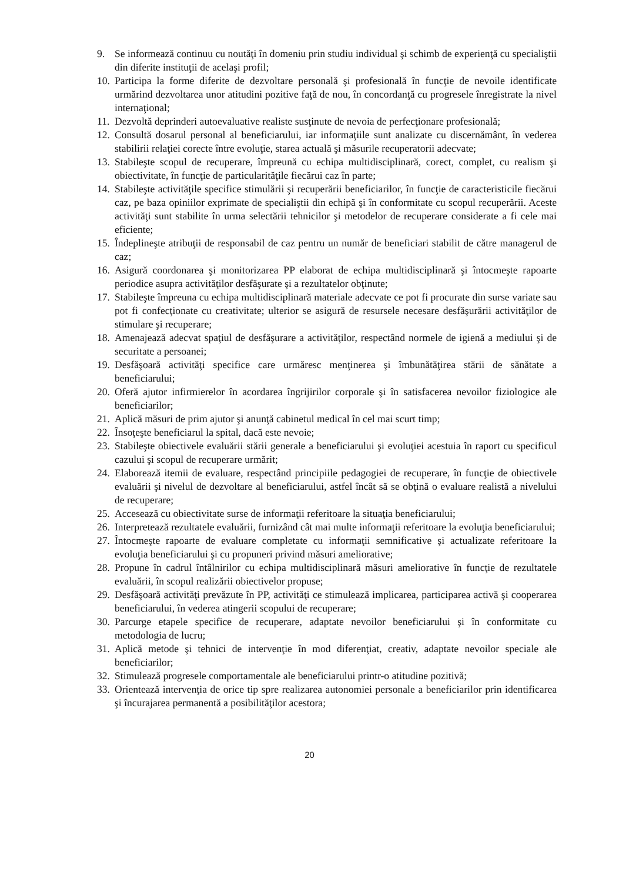9. Se informează continuu cu noutăţi în domeniu prin studiu individual şi schimb de experienţă cu specialiştii din diferite instituţii de acelaşi profil;
10. Participa la forme diferite de dezvoltare personală şi profesională în funcţie de nevoile identificate urmărind dezvoltarea unor atitudini pozitive faţă de nou, în concordanţă cu progresele înregistrate la nivel internaţional;
11. Dezvoltă deprinderi autoevaluative realiste susţinute de nevoia de perfecţionare profesională;
12. Consultă dosarul personal al beneficiarului, iar informaţiile sunt analizate cu discernământ, în vederea stabilirii relaţiei corecte între evoluţie, starea actuală şi măsurile recuperatorii adecvate;
13. Stabileşte scopul de recuperare, împreună cu echipa multidisciplinară, corect, complet, cu realism şi obiectivitate, în funcţie de particularităţile fiecărui caz în parte;
14. Stabileşte activităţile specifice stimulării şi recuperării beneficiarilor, în funcţie de caracteristicile fiecărui caz, pe baza opiniilor exprimate de specialiştii din echipă şi în conformitate cu scopul recuperării. Aceste activităţi sunt stabilite în urma selectării tehnicilor şi metodelor de recuperare considerate a fi cele mai eficiente;
15. Îndeplineşte atribuţii de responsabil de caz pentru un număr de beneficiari stabilit de către managerul de caz;
16. Asigură coordonarea şi monitorizarea PP elaborat de echipa multidisciplinară şi întocmeşte rapoarte periodice asupra activităţilor desfăşurate şi a rezultatelor obţinute;
17. Stabileşte împreuna cu echipa multidisciplinară materiale adecvate ce pot fi procurate din surse variate sau pot fi confecţionate cu creativitate; ulterior se asigură de resursele necesare desfăşurării activităţilor de stimulare şi recuperare;
18. Amenajează adecvat spaţiul de desfăşurare a activităţilor, respectând normele de igienă a mediului şi de securitate a persoanei;
19. Desfăşoară activităţi specifice care urmăresc menţinerea şi îmbunătăţirea stării de sănătate a beneficiarului;
20. Oferă ajutor infirmierelor în acordarea îngrijirilor corporale şi în satisfacerea nevoilor fiziologice ale beneficiarilor;
21. Aplică măsuri de prim ajutor şi anunţă cabinetul medical în cel mai scurt timp;
22. Însoţeşte beneficiarul la spital, dacă este nevoie;
23. Stabileşte obiectivele evaluării stării generale a beneficiarului şi evoluţiei acestuia în raport cu specificul cazului şi scopul de recuperare urmărit;
24. Elaborează itemii de evaluare, respectând principiile pedagogiei de recuperare, în funcţie de obiectivele evaluării şi nivelul de dezvoltare al beneficiarului, astfel încât să se obţină o evaluare realistă a nivelului de recuperare;
25. Accesează cu obiectivitate surse de informaţii referitoare la situaţia beneficiarului;
26. Interpretează rezultatele evaluării, furnizând cât mai multe informaţii referitoare la evoluţia beneficiarului;
27. Întocmeşte rapoarte de evaluare completate cu informaţii semnificative şi actualizate referitoare la evoluţia beneficiarului şi cu propuneri privind măsuri ameliorative;
28. Propune în cadrul întâlnirilor cu echipa multidisciplinară măsuri ameliorative în funcţie de rezultatele evaluării, în scopul realizării obiectivelor propuse;
29. Desfăşoară activităţi prevăzute în PP, activităţi ce stimulează implicarea, participarea activă şi cooperarea beneficiarului, în vederea atingerii scopului de recuperare;
30. Parcurge etapele specifice de recuperare, adaptate nevoilor beneficiarului şi în conformitate cu metodologia de lucru;
31. Aplică metode şi tehnici de intervenţie în mod diferenţiat, creativ, adaptate nevoilor speciale ale beneficiarilor;
32. Stimulează progresele comportamentale ale beneficiarului printr-o atitudine pozitivă;
33. Orientează intervenţia de orice tip spre realizarea autonomiei personale a beneficiarilor prin identificarea şi încurajarea permanentă a posibilităţilor acestora;
20